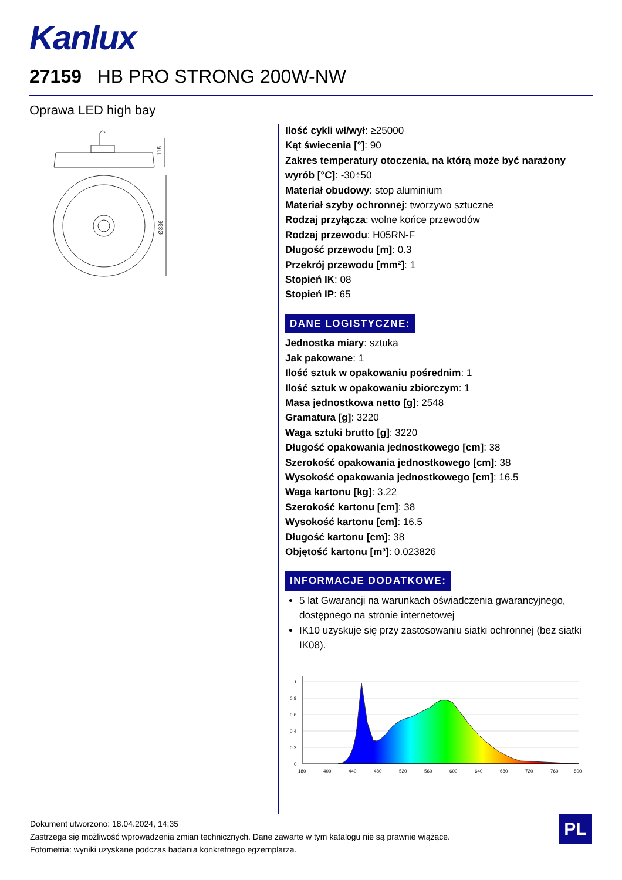Kanlux
27159 HB PRO STRONG 200W-NW
Oprawa LED high bay
115
Ø336
Ilość cykli wł/wył: ≥25000
Kąt świecenia [°]: 90
Zakres temperatury otoczenia, na którą może być narażony wyrób [°C]: -30÷50
Materiał obudowy: stop aluminium
Materiał szyby ochronnej: tworzywo sztuczne
Rodzaj przyłącza: wolne końce przewodów
Rodzaj przewodu: H05RN-F
Długość przewodu [m]: 0.3
Przekrój przewodu [mm²]: 1
Stopień IK: 08
Stopień IP: 65
DANE LOGISTYCZNE:
Jednostka miary: sztuka
Jak pakowane: 1
Ilość sztuk w opakowaniu pośrednim: 1
Ilość sztuk w opakowaniu zbiorczym: 1
Masa jednostkowa netto [g]: 2548
Gramatura [g]: 3220
Waga sztuki brutto [g]: 3220
Długość opakowania jednostkowego [cm]: 38
Szerokość opakowania jednostkowego [cm]: 38
Wysokość opakowania jednostkowego [cm]: 16.5
Waga kartonu [kg]: 3.22
Szerokość kartonu [cm]: 38
Wysokość kartonu [cm]: 16.5
Długość kartonu [cm]: 38
Objętość kartonu [m³]: 0.023826
INFORMACJE DODATKOWE:
5 lat Gwarancji na warunkach oświadczenia gwarancyjnego, dostępnego na stronie internetowej
IK10 uzyskuje się przy zastosowaniu siatki ochronnej (bez siatki IK08).
1
0,8
0,6
0,4
0,2
0
180
400
440
480
520
560
600
640
680
720
760
800
Dokument utworzono: 18.04.2024, 14:35
Zastrzega się możliwość wprowadzenia zmian technicznych. Dane zawarte w tym katalogu nie są prawnie wiążące.
Fotometria: wyniki uzyskane podczas badania konkretnego egzemplarza.
PL